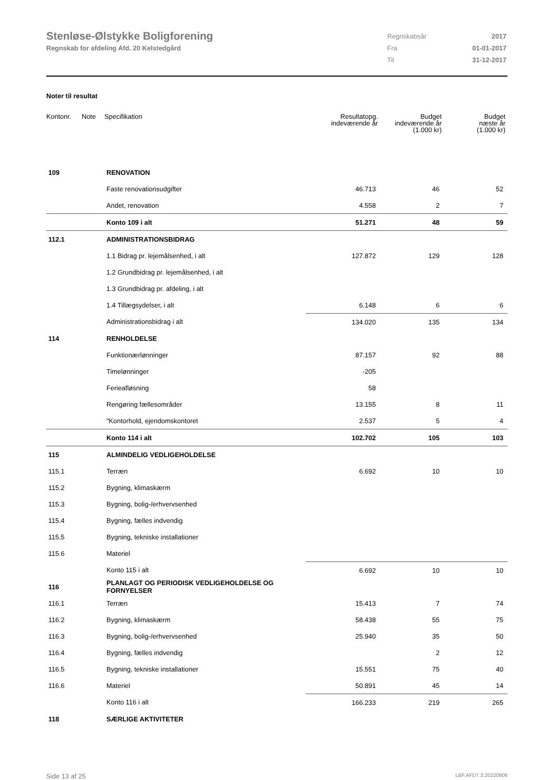Stenløse-Ølstykke Boligforening
Regnskab for afdeling Afd. 20 Kelstedgård
| Regnskabsår | 2017 |
| Fra | 01-01-2017 |
| Til | 31-12-2017 |
Noter til resultat
| Kontonr. | Note | Specifikation | Resultatopg. indeværende år | Budget indeværende år (1.000 kr) | Budget næste år (1.000 kr) |
| --- | --- | --- | --- | --- | --- |
| 109 | | RENOVATION | | | |
| | | Faste renovationsudgifter | 46.713 | 46 | 52 |
| | | Andet, renovation | 4.558 | 2 | 7 |
| | | Konto 109 i alt | 51.271 | 48 | 59 |
| 112.1 | | ADMINISTRATIONSBIDRAG | | | |
| | | 1.1 Bidrag pr. lejemålsenhed, i alt | 127.872 | 129 | 128 |
| | | 1.2 Grundbidrag pr. lejemålsenhed, i alt | | | |
| | | 1.3 Grundbidrag pr. afdeling, i alt | | | |
| | | 1.4 Tillægsydelser, i alt | 6.148 | 6 | 6 |
| | | Administrationsbidrag i alt | 134.020 | 135 | 134 |
| 114 | | RENHOLDELSE | | | |
| | | Funktionærlønninger | 87.157 | 92 | 88 |
| | | Timelønninger | -205 | | |
| | | Ferieafløsning | 58 | | |
| | | Rengøring fællesområder | 13.155 | 8 | 11 |
| | | "Kontorhold, ejendomskontoret | 2.537 | 5 | 4 |
| | | Konto 114 i alt | 102.702 | 105 | 103 |
| 115 | | ALMINDELIG VEDLIGEHOLDELSE | | | |
| 115.1 | | Terræn | 6.692 | 10 | 10 |
| 115.2 | | Bygning, klimaskærm | | | |
| 115.3 | | Bygning, bolig-/erhvervsenhed | | | |
| 115.4 | | Bygning, fælles indvendig | | | |
| 115.5 | | Bygning, tekniske installationer | | | |
| 115.6 | | Materiel | | | |
| | | Konto 115 i alt | 6.692 | 10 | 10 |
| 116 | | PLANLAGT OG PERIODISK VEDLIGEHOLDELSE OG FORNYELSER | | | |
| 116.1 | | Terræn | 15.413 | 7 | 74 |
| 116.2 | | Bygning, klimaskærm | 58.438 | 55 | 75 |
| 116.3 | | Bygning, bolig-/erhvervsenhed | 25.940 | 35 | 50 |
| 116.4 | | Bygning, fælles indvendig | | 2 | 12 |
| 116.5 | | Bygning, tekniske installationer | 15.551 | 75 | 40 |
| 116.6 | | Materiel | 50.891 | 45 | 14 |
| | | Konto 116 i alt | 166.233 | 219 | 265 |
| 118 | | SÆRLIGE AKTIVITETER | | | |
Side 13 af 25 LBF.AFD7.3.20220906